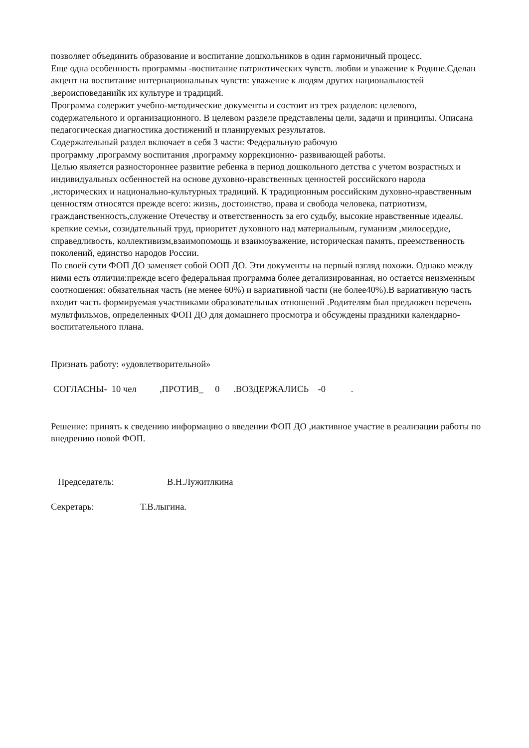позволяет объединить образование и воспитание дошкольников в один гармоничный процесс.
Еще одна особенность программы -воспитание патриотических чувств. любви и уважение к Родине.Сделан акцент на воспитание интернациональных чувств: уважение к людям других национальностей ,вероисповеданийк их культуре и традиций.
Программа содержит учебно-методические документы и состоит из трех разделов: целевого, содержательного и организационного. В целевом разделе представлены цели, задачи и принципы. Описана педагогическая диагностика достижений и планируемых результатов.
Содержательный раздел включает в себя 3 части: Федеральную рабочую
программу ,программу воспитания ,программу коррекционно- развивающей работы.
Целью является разностороннее развитие ребенка в период дошкольного детства с учетом возрастных и индивидуальных осбенностей на основе духовно-нравственных ценностей российского народа ,исторических и национально-культурных традиций. К традиционным российским духовно-нравственным ценностям относятся прежде всего: жизнь, достоинство, права и свобода человека, патриотизм, гражданственность,служение Отечеству и ответственность за его судьбу, высокие нравственные идеалы. крепкие семьи, созидательный труд, приоритет духовного над материальным, гуманизм ,милосердие, справедливость, коллективизм,взаимопомощь и взаимоуважение, историческая память, преемственность поколений, единство народов России.
По своей сути ФОП ДО заменяет собой ООП ДО. Эти документы на первый взгляд похожи. Однако между ними есть отличия:прежде всего федеральная программа более детализированная, но остается неизменным соотношения: обязательная часть (не менее 60%) и вариативной части (не более40%).В вариативную часть входит часть формируемая участниками образовательных отношений .Родителям был предложен перечень мультфильмов, определенных ФОП ДО для домашнего просмотра и обсуждены праздники календарно-воспитательного плана.
Признать работу: «удовлетворительной»
СОГЛАСНЫ- 10 чел ,ПРОТИВ_ 0 .ВОЗДЕРЖАЛИСЬ -0 .
Решение: принять к сведению информацию о введении ФОП ДО ,иактивное участие в реализации работы по внедрению новой ФОП.
Председатель: В.Н.Лужитлкина
Секретарь: Т.В.лыгина.